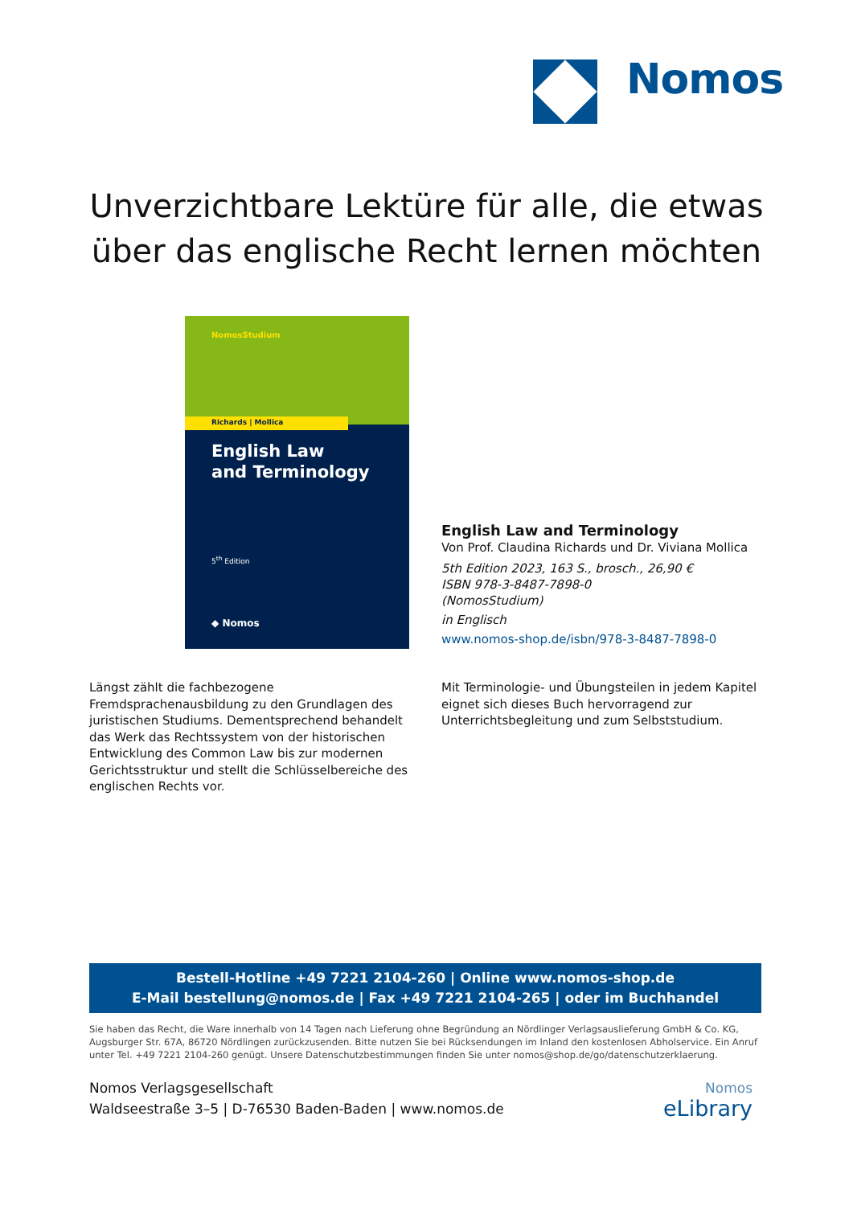Nomos
Unverzichtbare Lektüre für alle, die etwas
über das englische Recht lernen möchten
NomosStudium
Richards | Mollica
English Law
and Terminology
5<sup>th</sup> Edition
◆ Nomos
English Law and Terminology
Von Prof. Claudina Richards und Dr. Viviana Mollica
5th Edition 2023, 163 S., brosch., 26,90 €
ISBN 978-3-8487-7898-0
(NomosStudium)
in Englisch
www.nomos-shop.de/isbn/978-3-8487-7898-0
Längst zählt die fachbezogene Fremdsprachenausbildung zu den Grundlagen des juristischen Studiums. Dementsprechend behandelt das Werk das Rechtssystem von der historischen Entwicklung des Common Law bis zur modernen Gerichtsstruktur und stellt die Schlüsselbereiche des englischen Rechts vor.
Mit Terminologie- und Übungsteilen in jedem Kapitel eignet sich dieses Buch hervorragend zur Unterrichtsbegleitung und zum Selbststudium.
Bestell-Hotline +49 7221 2104-260 | Online www.nomos-shop.de
E-Mail bestellung@nomos.de | Fax +49 7221 2104-265 | oder im Buchhandel
Sie haben das Recht, die Ware innerhalb von 14 Tagen nach Lieferung ohne Begründung an Nördlinger Verlagsauslieferung GmbH & Co. KG, Augsburger Str. 67A, 86720 Nördlingen zurückzusenden. Bitte nutzen Sie bei Rücksendungen im Inland den kostenlosen Abholservice. Ein Anruf unter Tel. +49 7221 2104-260 genügt. Unsere Datenschutzbestimmungen finden Sie unter nomos@shop.de/go/datenschutzerklaerung.
Nomos Verlagsgesellschaft
Waldseestraße 3–5 | D-76530 Baden-Baden | www.nomos.de
Nomos
eLibrary